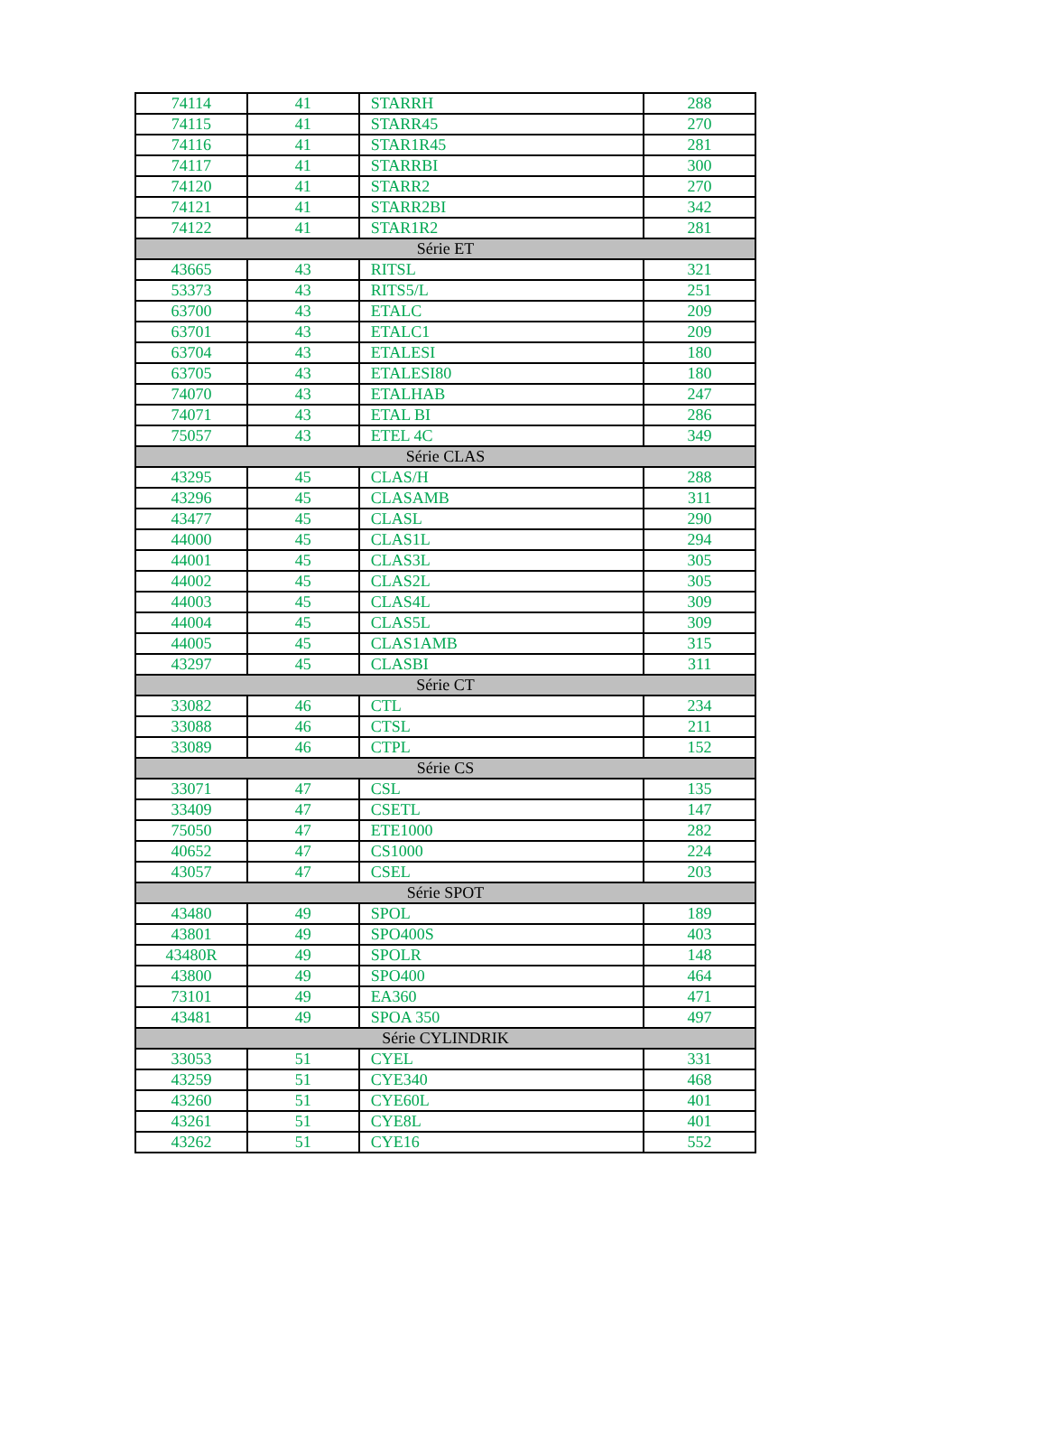| 74114 | 41 | STARRH | 288 |
| 74115 | 41 | STARR45 | 270 |
| 74116 | 41 | STAR1R45 | 281 |
| 74117 | 41 | STARRBI | 300 |
| 74120 | 41 | STARR2 | 270 |
| 74121 | 41 | STARR2BI | 342 |
| 74122 | 41 | STAR1R2 | 281 |
| Série ET | | | |
| 43665 | 43 | RITSL | 321 |
| 53373 | 43 | RITS5/L | 251 |
| 63700 | 43 | ETALC | 209 |
| 63701 | 43 | ETALC1 | 209 |
| 63704 | 43 | ETALESI | 180 |
| 63705 | 43 | ETALESI80 | 180 |
| 74070 | 43 | ETALHAB | 247 |
| 74071 | 43 | ETAL BI | 286 |
| 75057 | 43 | ETEL 4C | 349 |
| Série CLAS | | | |
| 43295 | 45 | CLAS/H | 288 |
| 43296 | 45 | CLASAMB | 311 |
| 43477 | 45 | CLASL | 290 |
| 44000 | 45 | CLAS1L | 294 |
| 44001 | 45 | CLAS3L | 305 |
| 44002 | 45 | CLAS2L | 305 |
| 44003 | 45 | CLAS4L | 309 |
| 44004 | 45 | CLAS5L | 309 |
| 44005 | 45 | CLAS1AMB | 315 |
| 43297 | 45 | CLASBI | 311 |
| Série CT | | | |
| 33082 | 46 | CTL | 234 |
| 33088 | 46 | CTSL | 211 |
| 33089 | 46 | CTPL | 152 |
| Série CS | | | |
| 33071 | 47 | CSL | 135 |
| 33409 | 47 | CSETL | 147 |
| 75050 | 47 | ETE1000 | 282 |
| 40652 | 47 | CS1000 | 224 |
| 43057 | 47 | CSEL | 203 |
| Série SPOT | | | |
| 43480 | 49 | SPOL | 189 |
| 43801 | 49 | SPO400S | 403 |
| 43480R | 49 | SPOLR | 148 |
| 43800 | 49 | SPO400 | 464 |
| 73101 | 49 | EA360 | 471 |
| 43481 | 49 | SPOA 350 | 497 |
| Série CYLINDRIK | | | |
| 33053 | 51 | CYEL | 331 |
| 43259 | 51 | CYE340 | 468 |
| 43260 | 51 | CYE60L | 401 |
| 43261 | 51 | CYE8L | 401 |
| 43262 | 51 | CYE16 | 552 |